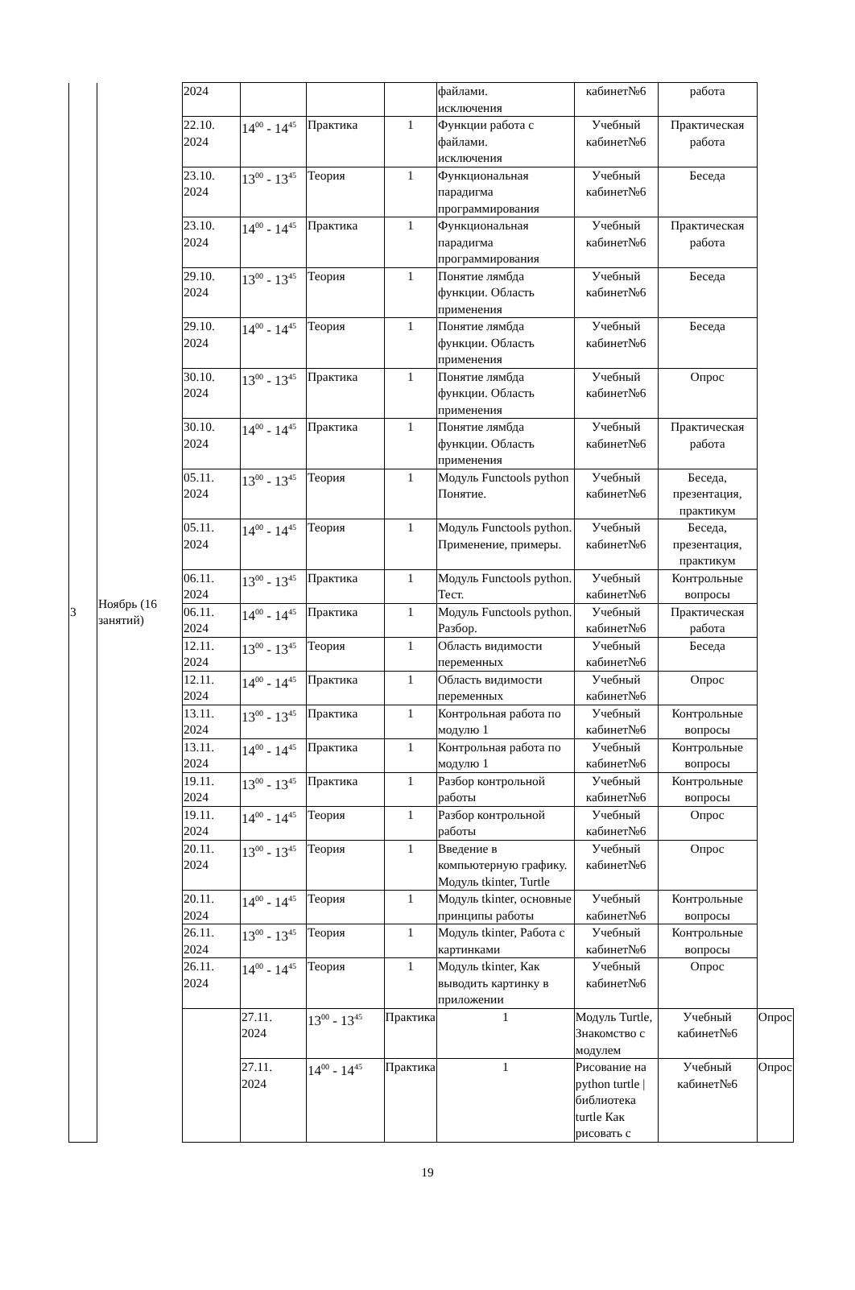| 3 | Ноябрь (16 занятий) | 2024 | | | | файлами. исключения | кабинет№6 | работа | |
| | | 22.10. 2024 | 14<sup>00</sup> - 14<sup>45</sup> | Практика | 1 | Функции работа с файлами. исключения | Учебный кабинет№6 | Практическая работа | |
| | | 23.10. 2024 | 13<sup>00</sup> - 13<sup>45</sup> | Теория | 1 | Функциональная парадигма программирования | Учебный кабинет№6 | Беседа | |
| | | 23.10. 2024 | 14<sup>00</sup> - 14<sup>45</sup> | Практика | 1 | Функциональная парадигма программирования | Учебный кабинет№6 | Практическая работа | |
| | | 29.10. 2024 | 13<sup>00</sup> - 13<sup>45</sup> | Теория | 1 | Понятие лямбда функции. Область применения | Учебный кабинет№6 | Беседа | |
| | | 29.10. 2024 | 14<sup>00</sup> - 14<sup>45</sup> | Теория | 1 | Понятие лямбда функции. Область применения | Учебный кабинет№6 | Беседа | |
| | | 30.10. 2024 | 13<sup>00</sup> - 13<sup>45</sup> | Практика | 1 | Понятие лямбда функции. Область применения | Учебный кабинет№6 | Опрос | |
| | | 30.10. 2024 | 14<sup>00</sup> - 14<sup>45</sup> | Практика | 1 | Понятие лямбда функции. Область применения | Учебный кабинет№6 | Практическая работа | |
| | | 05.11. 2024 | 13<sup>00</sup> - 13<sup>45</sup> | Теория | 1 | Модуль Functools python Понятие. | Учебный кабинет№6 | Беседа, презентация, практикум | |
| | | 05.11. 2024 | 14<sup>00</sup> - 14<sup>45</sup> | Теория | 1 | Модуль Functools python. Применение, примеры. | Учебный кабинет№6 | Беседа, презентация, практикум | |
| | | 06.11. 2024 | 13<sup>00</sup> - 13<sup>45</sup> | Практика | 1 | Модуль Functools python. Тест. | Учебный кабинет№6 | Контрольные вопросы | |
| | | 06.11. 2024 | 14<sup>00</sup> - 14<sup>45</sup> | Практика | 1 | Модуль Functools python. Разбор. | Учебный кабинет№6 | Практическая работа | |
| | | 12.11. 2024 | 13<sup>00</sup> - 13<sup>45</sup> | Теория | 1 | Область видимости переменных | Учебный кабинет№6 | Беседа | |
| | | 12.11. 2024 | 14<sup>00</sup> - 14<sup>45</sup> | Практика | 1 | Область видимости переменных | Учебный кабинет№6 | Опрос | |
| | | 13.11. 2024 | 13<sup>00</sup> - 13<sup>45</sup> | Практика | 1 | Контрольная работа по модулю 1 | Учебный кабинет№6 | Контрольные вопросы | |
| | | 13.11. 2024 | 14<sup>00</sup> - 14<sup>45</sup> | Практика | 1 | Контрольная работа по модулю 1 | Учебный кабинет№6 | Контрольные вопросы | |
| | | 19.11. 2024 | 13<sup>00</sup> - 13<sup>45</sup> | Практика | 1 | Разбор контрольной работы | Учебный кабинет№6 | Контрольные вопросы | |
| | | 19.11. 2024 | 14<sup>00</sup> - 14<sup>45</sup> | Теория | 1 | Разбор контрольной работы | Учебный кабинет№6 | Опрос | |
| | | 20.11. 2024 | 13<sup>00</sup> - 13<sup>45</sup> | Теория | 1 | Введение в компьютерную графику. Модуль tkinter, Turtle | Учебный кабинет№6 | Опрос | |
| | | 20.11. 2024 | 14<sup>00</sup> - 14<sup>45</sup> | Теория | 1 | Модуль tkinter, основные принципы работы | Учебный кабинет№6 | Контрольные вопросы | |
| | | 26.11. 2024 | 13<sup>00</sup> - 13<sup>45</sup> | Теория | 1 | Модуль tkinter, Работа с картинками | Учебный кабинет№6 | Контрольные вопросы | |
| | | 26.11. 2024 | 14<sup>00</sup> - 14<sup>45</sup> | Теория | 1 | Модуль tkinter, Как выводить картинку в приложении | Учебный кабинет№6 | Опрос | |
| | | | 27.11. 2024 | 13<sup>00</sup> - 13<sup>45</sup> | Практика | 1 | Модуль Turtle, Знакомство с модулем | Учебный кабинет№6 | Опрос |
| | | | 27.11. 2024 | 14<sup>00</sup> - 14<sup>45</sup> | Практика | 1 | Рисование на python turtle / библиотека turtle Как рисовать с | Учебный кабинет№6 | Опрос |
19